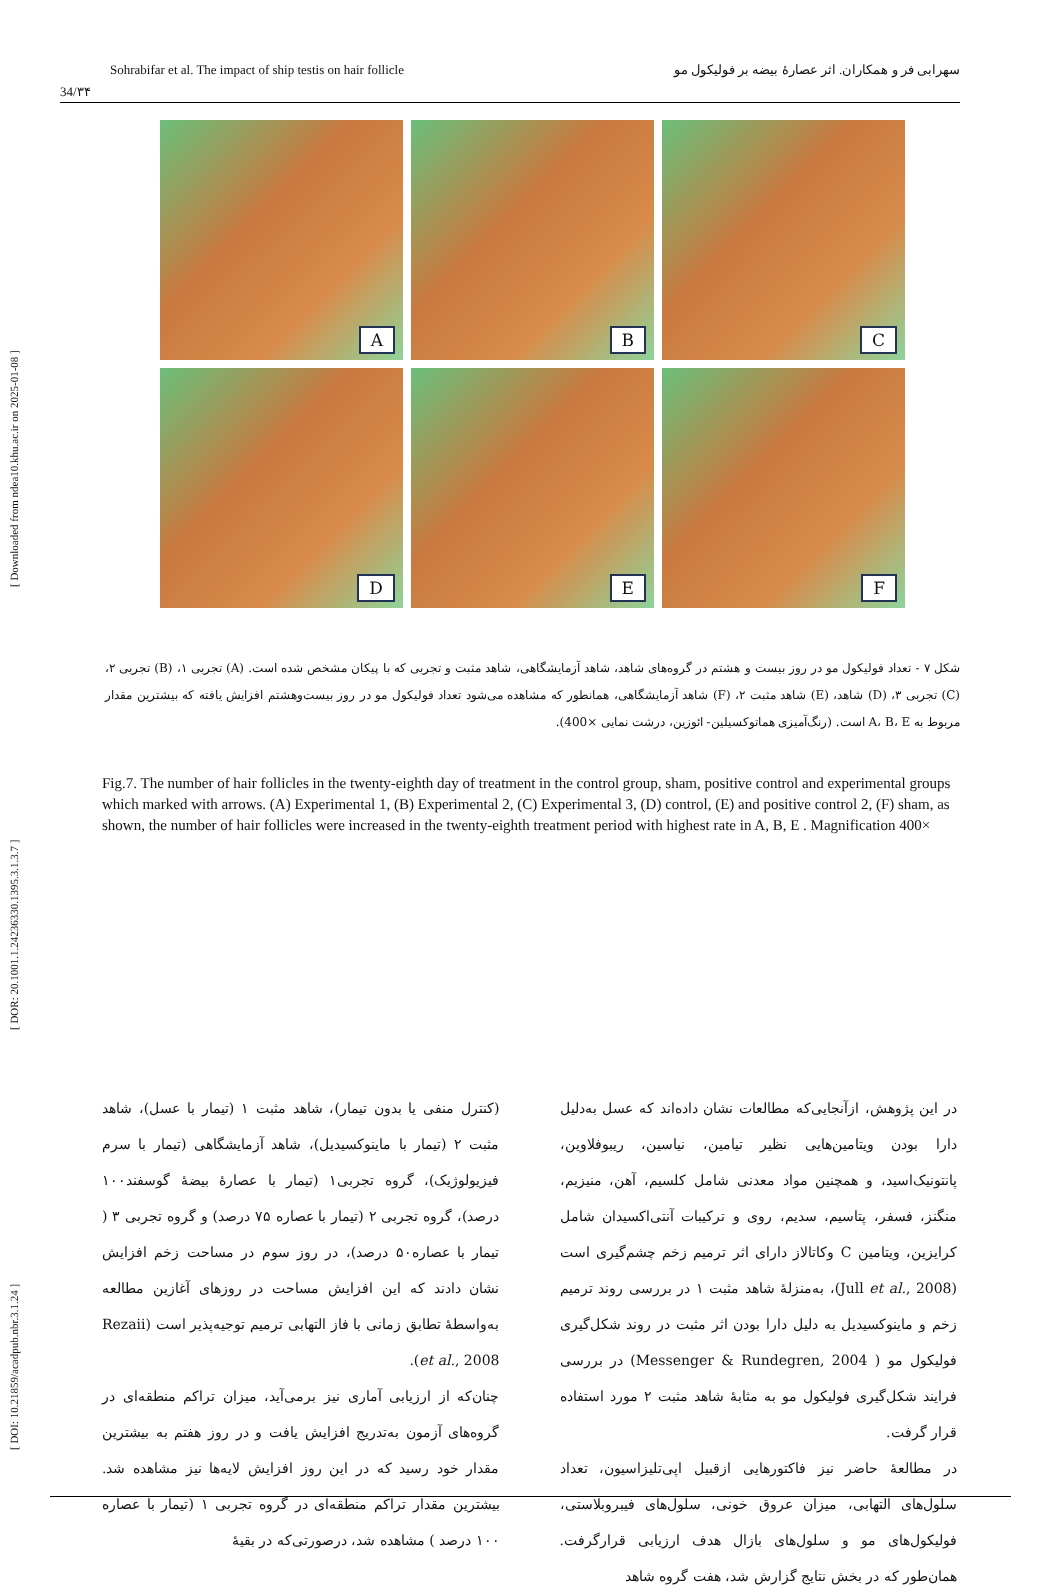[ DOI: 10.21859/acadpub.nbr.3.1.24 ] [ DOR: 20.1001.1.24236330.1395.3.1.3.7 ] [ Downloaded from ndea10.khu.ac.ir on 2025-01-08 ]
Sohrabifar et al. The impact of ship testis on hair follicle سهرابی فر و همکاران. اثر عصارهٔ بیضه بر فولیکول مو
34/۳۴
A
B
C
D
E
F
شکل ۷ - تعداد فولیکول مو در روز بیست و هشتم در گروه‌های شاهد، شاهد آزمایشگاهی، شاهد مثبت و تجربی که با پیکان مشخص شده است. (A) تجربی ۱، (B) تجربی ۲، (C) تجربی ۳، (D) شاهد، (E) شاهد مثبت ۲، (F) شاهد آزمایشگاهی، همانطور که مشاهده می‌شود تعداد فولیکول مو در روز بیست‌وهشتم افزایش یافته که بیشترین مقدار مربوط به A، B، E است. (رنگ‌آمیزی هماتوکسیلین- ائوزین، درشت نمایی ×400).
Fig.7. The number of hair follicles in the twenty-eighth day of treatment in the control group, sham, positive control and experimental groups which marked with arrows. (A) Experimental 1, (B) Experimental 2, (C) Experimental 3, (D) control, (E) and positive control 2, (F) sham, as shown, the number of hair follicles were increased in the twenty-eighth treatment period with highest rate in A, B, E . Magnification 400×
(کنترل منفی یا بدون تیمار)، شاهد مثبت ۱ (تیمار با عسل)، شاهد مثبت ۲ (تیمار با ماینوکسیدیل)، شاهد آزمایشگاهی (تیمار با سرم فیزیولوژیک)، گروه تجربی۱ (تیمار با عصارهٔ بیضهٔ گوسفند۱۰۰ درصد)، گروه تجربی ۲ (تیمار با عصاره ۷۵ درصد) و گروه تجربی ۳ ( تیمار با عصاره۵۰ درصد)، در روز سوم در مساحت زخم افزایش نشان دادند که این افزایش مساحت در روزهای آغازین مطالعه به‌واسطهٔ تطابق زمانی با فاز التهابی ترمیم توجیه‌پذیر است (Rezaii et al., 2008).
چنان‌که از ارزیابی آماری نیز برمی‌آید، میزان تراکم منطقه‌ای در گروه‌های آزمون به‌تدریج افزایش یافت و در روز هفتم به بیشترین مقدار خود رسید که در این روز افزایش لایه‌ها نیز مشاهده شد. بیشترین مقدار تراکم منطقه‌ای در گروه تجربی ۱ (تیمار با عصاره ۱۰۰ درصد ) مشاهده شد، درصورتی‌که در بقیهٔ
در این پژوهش، ازآنجایی‌که مطالعات نشان داده‌اند که عسل به‌دلیل دارا بودن ویتامین‌هایی نظیر تیامین، نیاسین، ریبوفلاوین، پانتونیک‌اسید، و همچنین مواد معدنی شامل کلسیم، آهن، منیزیم، منگنز، فسفر، پتاسیم، سدیم، روی و ترکیبات آنتی‌اکسیدان شامل کرایزین، ویتامین C وکاتالاز دارای اثر ترمیم زخم چشم‌گیری است (Jull et al., 2008)، به‌منزلهٔ شاهد مثبت ۱ در بررسی روند ترمیم زخم و ماینوکسیدیل به دلیل دارا بودن اثر مثبت در روند شکل‌گیری فولیکول مو ( Messenger & Rundegren, 2004) در بررسی فرایند شکل‌گیری فولیکول مو به مثابهٔ شاهد مثبت ۲ مورد استفاده قرار گرفت.
در مطالعهٔ حاضر نیز فاکتورهایی ازقبیل اپی‌تلیزاسیون، تعداد سلول‌های التهابی، میزان عروق خونی، سلول‌های فیبروبلاستی، فولیکول‌های مو و سلول‌های بازال هدف ارزیابی قرارگرفت. همان‌طور که در بخش نتایج گزارش شد، هفت گروه شاهد